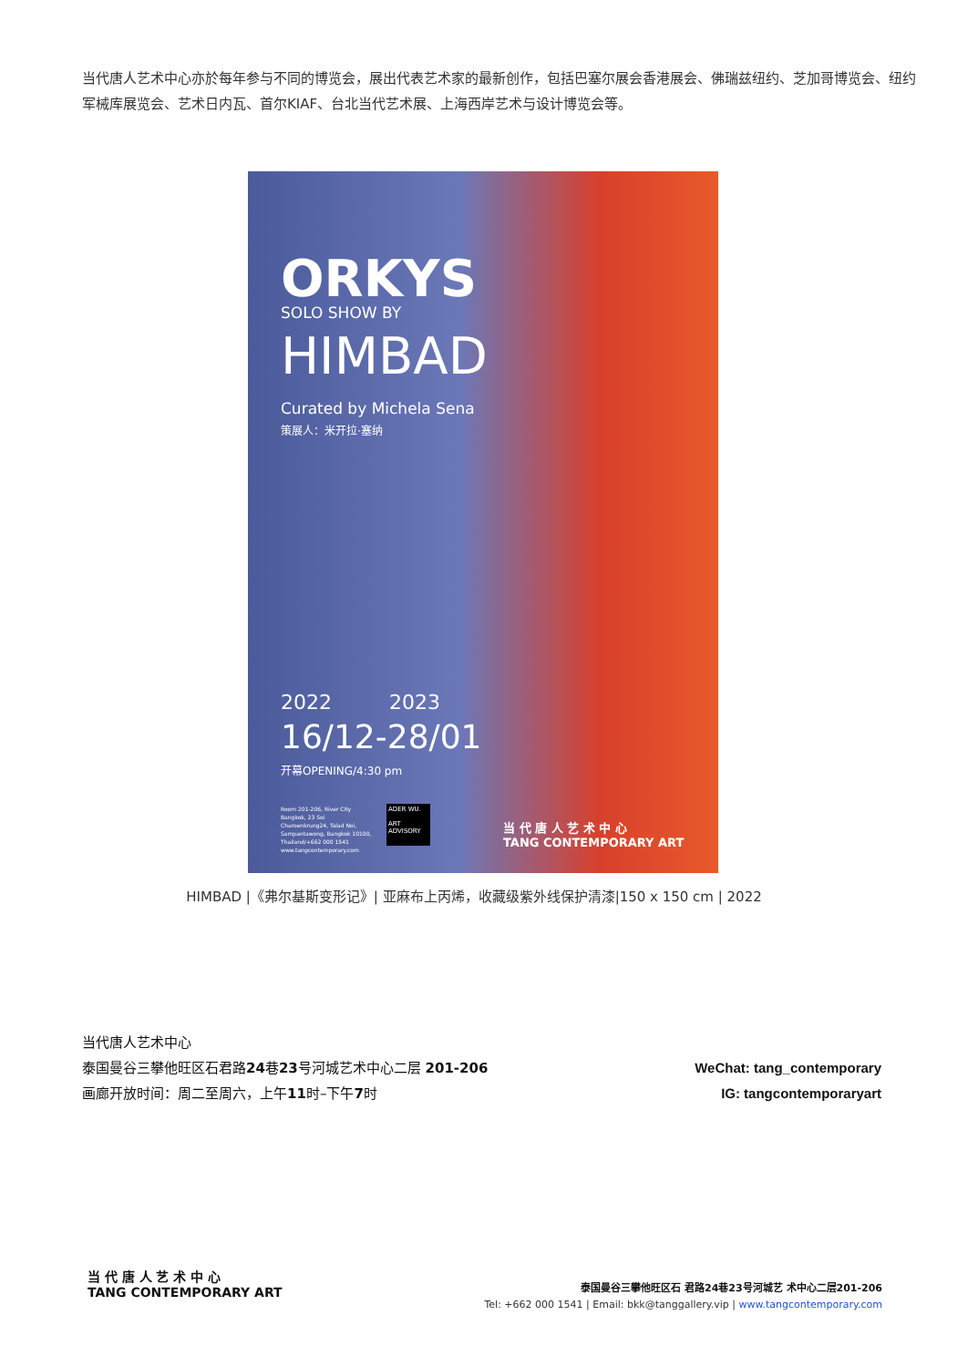当代唐人艺术中心亦於每年参与不同的博览会，展出代表艺术家的最新创作，包括巴塞尔展会香港展会、佛瑞兹纽约、芝加哥博览会、纽约军械库展览会、艺术日内瓦、首尔KIAF、台北当代艺术展、上海西岸艺术与设计博览会等。
ORKYS
SOLO SHOW BY
HIMBAD
Curated by Michela Sena
策展人：米开拉·塞纳
2022 2023
16/12-28/01
开幕OPENING/4:30 pm
Room 201-206, River City Bangkok, 23 Soi Charoenkrung24, Talad Noi, Sampantawong, Bangkok 10100, Thailand/+662 000 1541 www.tangcontemporary.com
ADER WU.
ART ADVISORY
当 代 唐 人 艺 术 中 心
TANG CONTEMPORARY ART
HIMBAD |《弗尔基斯变形记》| 亚麻布上丙烯，收藏级紫外线保护清漆|150 x 150 cm | 2022
当代唐人艺术中心
泰国曼谷三攀他旺区石君路24巷23号河城艺术中心二层 201-206
画廊开放时间：周二至周六，上午11时–下午7时
WeChat: tang_contemporary
IG: tangcontemporaryart
当 代 唐 人 艺 术 中 心
TANG CONTEMPORARY ART
泰国曼谷三攀他旺区石 君路24巷23号河城艺 术中心二层201-206
Tel: +662 000 1541 | Email: bkk@tanggallery.vip | www.tangcontemporary.com